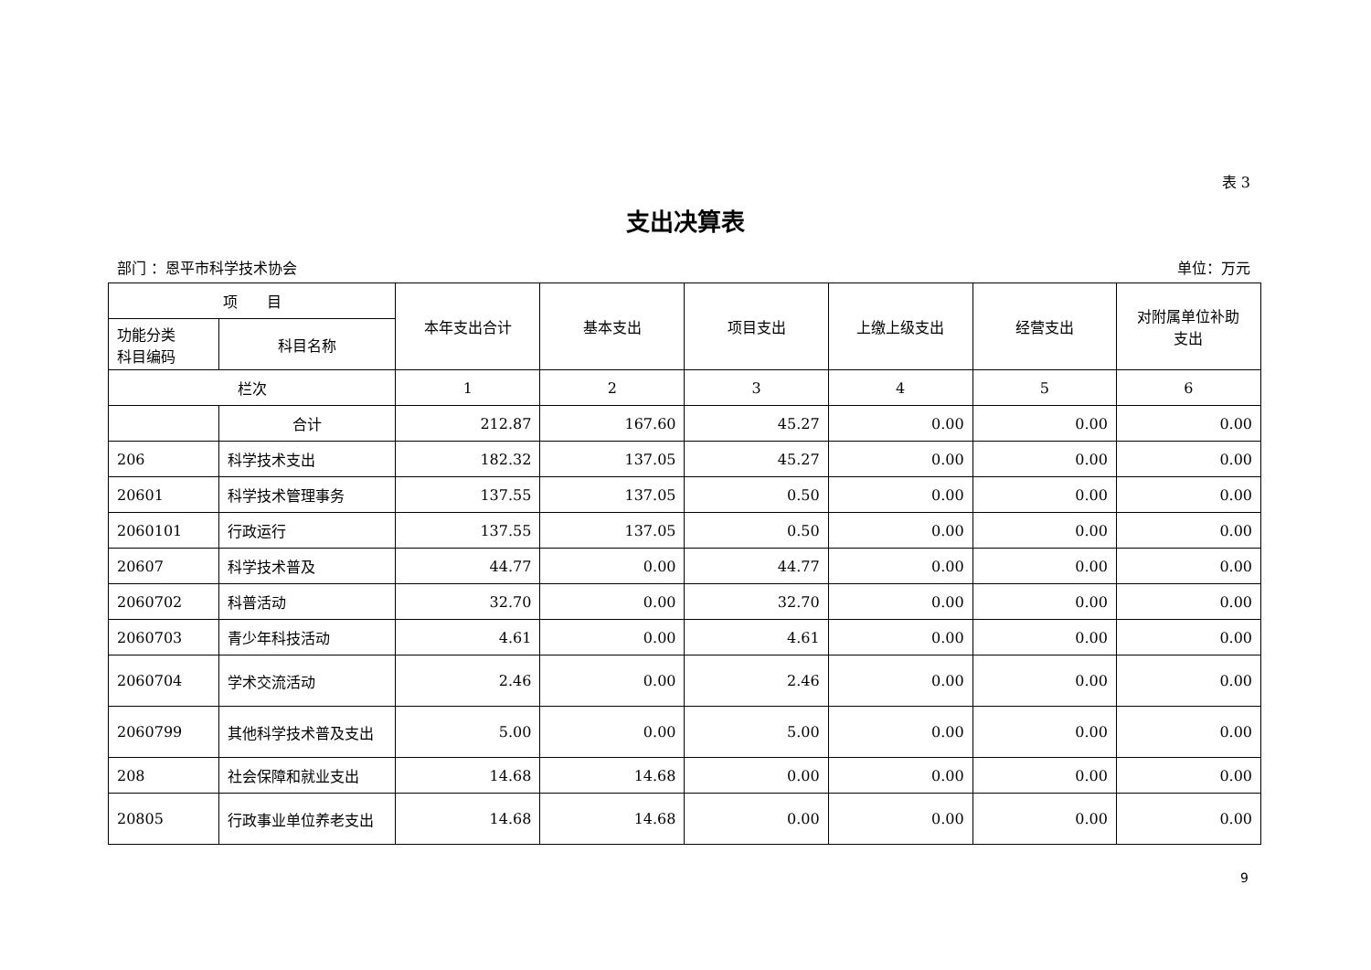表 3
支出决算表
部门 ：恩平市科学技术协会 单位：万元
| 项 目 | | 本年支出合计 | 基本支出 | 项目支出 | 上缴上级支出 | 经营支出 | 对附属单位补助 支出 |
| --- | --- | --- | --- | --- | --- | --- | --- |
| 功能分类 科目编码 | 科目名称 | | | | | | |
| 栏次 | | 1 | 2 | 3 | 4 | 5 | 6 |
| | 合计 | 212.87 | 167.60 | 45.27 | 0.00 | 0.00 | 0.00 |
| 206 | 科学技术支出 | 182.32 | 137.05 | 45.27 | 0.00 | 0.00 | 0.00 |
| 20601 | 科学技术管理事务 | 137.55 | 137.05 | 0.50 | 0.00 | 0.00 | 0.00 |
| 2060101 | 行政运行 | 137.55 | 137.05 | 0.50 | 0.00 | 0.00 | 0.00 |
| 20607 | 科学技术普及 | 44.77 | 0.00 | 44.77 | 0.00 | 0.00 | 0.00 |
| 2060702 | 科普活动 | 32.70 | 0.00 | 32.70 | 0.00 | 0.00 | 0.00 |
| 2060703 | 青少年科技活动 | 4.61 | 0.00 | 4.61 | 0.00 | 0.00 | 0.00 |
| 2060704 | 学术交流活动 | 2.46 | 0.00 | 2.46 | 0.00 | 0.00 | 0.00 |
| 2060799 | 其他科学技术普及支出 | 5.00 | 0.00 | 5.00 | 0.00 | 0.00 | 0.00 |
| 208 | 社会保障和就业支出 | 14.68 | 14.68 | 0.00 | 0.00 | 0.00 | 0.00 |
| 20805 | 行政事业单位养老支出 | 14.68 | 14.68 | 0.00 | 0.00 | 0.00 | 0.00 |
9